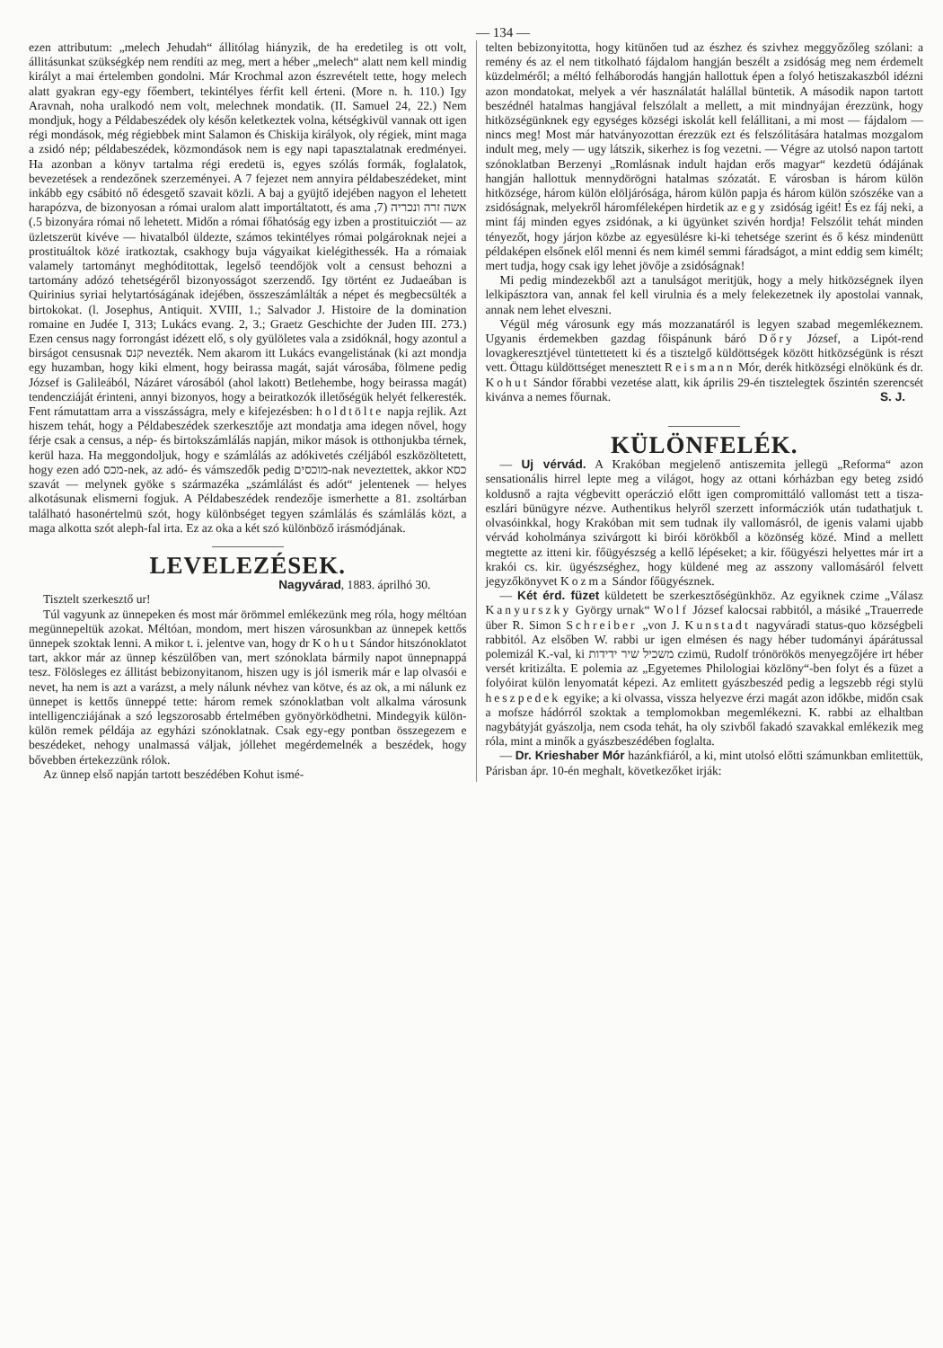— 134 —
ezen attributum: „melech Jehudah“ állitólag hiányzik, de ha eredetileg is ott volt, állitásunkat szükségkép nem rendíti az meg, mert a héber „melech“ alatt nem kell mindig királyt a mai értelemben gondolni. Már Krochmal azon észrevételt tette, hogy melech alatt gyakran egy-egy főembert, tekintélyes férfit kell érteni. (More n. h. 110.) Igy Aravnah, noha uralkodó nem volt, melechnek mondatik. (II. Samuel 24, 22.) Nem mondjuk, hogy a Példabeszédek oly későn keletkeztek volna, kétségkivül vannak ott igen régi mondások, még régiebbek mint Salamon és Chiskija királyok, oly régiek, mint maga a zsidó nép; példabeszédek, közmondások nem is egy napi tapasztalatnak eredményei. Ha azonban a könyv tartalma régi eredetü is, egyes szólás formák, foglalatok, bevezetések a rendezőnek szerzeményei. A 7 fejezet nem annyira példabeszédeket, mint inkább egy csábitó nő édesgető szavait közli. A baj a gyüjtő idejében nagyon el lehetett harapózva, de bizonyosan a római uralom alatt importáltatott, és ama אשה זרה ונכריה (7, 5.) bizonyára római nő lehetett. Midőn a római főhatóság egy izben a prostituicziót — az üzletszerüt kivéve — hivatalból üldezte, számos tekintélyes római polgároknak nejei a prostituáltok közé iratkoztak, csakhogy buja vágyaikat kielégithessék. Ha a rómaiak valamely tartományt meghóditottak, legelső teendőjök volt a censust behozni a tartomány adózó tehetségéről bizonyosságot szerzendő. Igy történt ez Judaeában is Quirinius syriai helytartóságának idejében, összeszámlálták a népet és megbecsülték a birtokokat. (l. Josephus, Antiquit. XVIII, 1.; Salvador J. Histoire de la domination romaine en Judée I, 313; Lukács evang. 2, 3.; Graetz Geschichte der Juden III. 273.) Ezen census nagy forrongást idézett elő, s oly gyülöletes vala a zsidóknál, hogy azontul a birságot censusnak קנס nevezték. Nem akarom itt Lukács evangelistának (ki azt mondja egy huzamban, hogy kiki elment, hogy beirassa magát, saját városába, fölmene pedig József is Galileából, Názáret városából (ahol lakott) Betlehembe, hogy beirassa magát) tendencziáját érinteni, annyi bizonyos, hogy a beiratkozók illetőségük helyét felkeresték. Fent rámutattam arra a visszásságra, mely e kifejezésben: holdtölte napja rejlik. Azt hiszem tehát, hogy a Példabeszédek szerkesztője azt mondatja ama idegen nővel, hogy férje csak a census, a nép- és birtokszámlálás napján, mikor mások is otthonjukba térnek, kerül haza. Ha meggondoljuk, hogy e számlálás az adókivetés czéljából eszközöltetett, hogy ezen adó מכס-nek, az adó- és vámszedők pedig מוכסים-nak neveztettek, akkor כסא szavát — melynek gyöke s származéka „számlálást és adót“ jelentenek — helyes alkotásunak elismerni fogjuk. A Példabeszédek rendezője ismerhette a 81. zsoltárban található hasonértelmü szót, hogy különbséget tegyen számlálás és számlálás közt, a maga alkotta szót aleph-fal irta. Ez az oka a két szó különböző irásmódjának.
LEVELEZÉSEK.
Nagyvárad, 1883. áprilhó 30.
Tisztelt szerkesztő ur!
Túl vagyunk az ünnepeken és most már örömmel emlékezünk meg róla, hogy méltóan megünnepeltük azokat. Méltóan, mondom, mert hiszen városunkban az ünnepek kettős ünnepek szoktak lenni. A mikor t. i. jelentve van, hogy dr Kohut Sándor hitszónoklatot tart, akkor már az ünnep készülőben van, mert szónoklata bármily napot ünnepnappá tesz. Fölösleges ez állitást bebizonyitanom, hiszen ugy is jól ismerik már e lap olvasói e nevet, ha nem is azt a varázst, a mely nálunk névhez van kötve, és az ok, a mi nálunk ez ünnepet is kettős ünneppé tette: három remek szónoklatban volt alkalma városunk intelligencziájának a szó legszorosabb értelmében gyönyörködhetni. Mindegyik külön-külön remek példája az egyházi szónoklatnak. Csak egy-egy pontban összegezem e beszédeket, nehogy unalmassá váljak, jóllehet megérdemelnék a beszédek, hogy bővebben értekezzünk rólok.
Az ünnep első napján tartott beszédében Kohut ismé-
telten bebizonyitotta, hogy kitünően tud az észhez és szivhez meggyőzőleg szólani: a remény és az el nem titkolható fájdalom hangján beszélt a zsidóság meg nem érdemelt küzdelméről; a méltó felháborodás hangján hallottuk épen a folyó hetiszakaszból idézni azon mondatokat, melyek a vér használatát halállal büntetik. A második napon tartott beszédnél hatalmas hangjával felszólalt a mellett, a mit mindnyájan érezzünk, hogy hitközségünknek egy egységes községi iskolát kell felállitani, a mi most — fájdalom — nincs meg! Most már hatványozottan érezzük ezt és felszólitására hatalmas mozgalom indult meg, mely — ugy látszik, sikerhez is fog vezetni. — Végre az utolsó napon tartott szónoklatban Berzenyi „Romlásnak indult hajdan erős magyar“ kezdetü ódájának hangján hallottuk mennydörögni hatalmas szózatát. E városban is három külön hitközsége, három külön elöljárósága, három külön papja és három külön szószéke van a zsidóságnak, melyekről háromféleképen hirdetik az egy zsidóság igéit! És ez fáj neki, a mint fáj minden egyes zsidónak, a ki ügyünket szivén hordja! Felszólit tehát minden tényezőt, hogy járjon közbe az egyesülésre ki-ki tehetsége szerint és ő kész mindenütt példaképen elsőnek elől menni és nem kimél semmi fáradságot, a mint eddig sem kimélt; mert tudja, hogy csak igy lehet jövője a zsidóságnak!
Mi pedig mindezekből azt a tanulságot meritjük, hogy a mely hitközségnek ilyen lelkipásztora van, annak fel kell virulnia és a mely felekezetnek ily apostolai vannak, annak nem lehet elveszni.
Végül még városunk egy más mozzanatáról is legyen szabad megemlékeznem. Ugyanis érdemekben gazdag főispánunk báró Dőry József, a Lipót-rend lovagkeresztjével tüntettetett ki és a tisztelgő küldöttségek között hitközségünk is részt vett. Öttagu küldöttséget menesztett Reismann Mór, derék hitközségi elnökünk és dr. Kohut Sándor főrabbi vezetése alatt, kik április 29-én tisztelegtek őszintén szerencsét kivánva a nemes főurnak. S. J.
KÜLÖNFELÉK.
— Uj vérvád. A Krakóban megjelenő antiszemita jellegü „Reforma“ azon sensationális hirrel lepte meg a világot, hogy az ottani kórházban egy beteg zsidó koldusnő a rajta végbevitt operáczió előtt igen compromittáló vallomást tett a tisza-eszlári bünügyre nézve. Authentikus helyről szerzett informácziók után tudathatjuk t. olvasóinkkal, hogy Krakóban mit sem tudnak ily vallomásról, de igenis valami ujabb vérvád koholmánya szivárgott ki birói körökből a közönség közé. Mind a mellett megtette az itteni kir. főügyészség a kellő lépéseket; a kir. főügyészi helyettes már irt a krakói cs. kir. ügyészséghez, hogy küldené meg az asszony vallomásáról felvett jegyzőkönyvet Kozma Sándor főügyésznek.
— Két érd. füzet küldetett be szerkesztőségünkhöz. Az egyiknek czime „Válasz Kanyurszky György urnak“ Wolf József kalocsai rabbitól, a másiké „Trauerrede über R. Simon Schreiber „von J. Kunstadt nagyváradi status-quo községbeli rabbitól. Az elsőben W. rabbi ur igen elmésen és nagy héber tudományi ápárátussal polemizál K.-val, ki משכיל שיר ידידות czimü, Rudolf trónörökös menyegzőjére irt héber versét kritizálta. E polemia az „Egyetemes Philologiai közlöny“-ben folyt és a füzet a folyóirat külön lenyomatát képezi. Az emlitett gyászbeszéd pedig a legszebb régi stylü heszpedek egyike; a ki olvassa, vissza helyezve érzi magát azon időkbe, midőn csak a mofsze hádórról szoktak a templomokban megemlékezni. K. rabbi az elhaltban nagybátyját gyászolja, nem csoda tehát, ha oly szivből fakadó szavakkal emlékezik meg róla, mint a minők a gyászbeszédében foglalta.
— Dr. Krieshaber Mór hazánkfiáról, a ki, mint utolsó előtti számunkban emlitettük, Párisban ápr. 10-én meghalt, következőket irják: